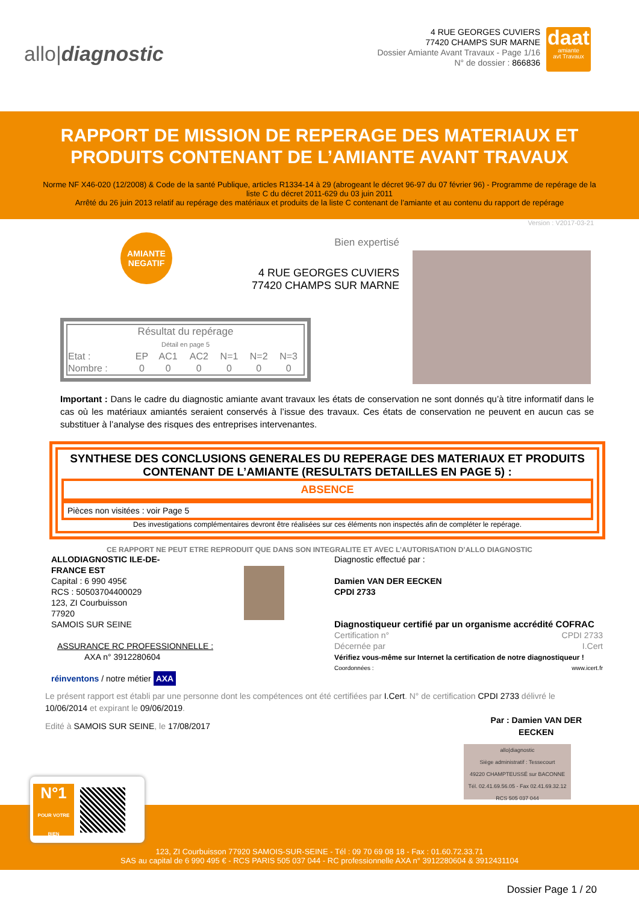allo|diagnostic
4 RUE GEORGES CUVIERS
77420 CHAMPS SUR MARNE
Dossier Amiante Avant Travaux - Page 1/16
N° de dossier : 866836
daat
amiante
avt Travaux
RAPPORT DE MISSION DE REPERAGE DES MATERIAUX ET PRODUITS CONTENANT DE L’AMIANTE AVANT TRAVAUX
Norme NF X46-020 (12/2008) & Code de la santé Publique, articles R1334-14 à 29 (abrogeant le décret 96-97 du 07 février 96) - Programme de repérage de la liste C du décret 2011-629 du 03 juin 2011
Arrêté du 26 juin 2013 relatif au repérage des matériaux et produits de la liste C contenant de l’amiante et au contenu du rapport de repérage
Version : V2017-03-21
AMIANTE
NEGATIF
Bien expertisé
4 RUE GEORGES CUVIERS
77420 CHAMPS SUR MARNE
| Résultat du repérage Détail en page 5 | | | | | | |
| Etat : | EP | AC1 | AC2 | N=1 | N=2 | N=3 |
| Nombre : | 0 | 0 | 0 | 0 | 0 | 0 |
Important : Dans le cadre du diagnostic amiante avant travaux les états de conservation ne sont donnés qu’à titre informatif dans le cas où les matériaux amiantés seraient conservés à l’issue des travaux. Ces états de conservation ne peuvent en aucun cas se substituer à l’analyse des risques des entreprises intervenantes.
SYNTHESE DES CONCLUSIONS GENERALES DU REPERAGE DES MATERIAUX ET PRODUITS CONTENANT DE L’AMIANTE (RESULTATS DETAILLES EN PAGE 5) :
ABSENCE
Pièces non visitées : voir Page 5
Des investigations complémentaires devront être réalisées sur ces éléments non inspectés afin de compléter le repérage.
CE RAPPORT NE PEUT ETRE REPRODUIT QUE DANS SON INTEGRALITE ET AVEC L’AUTORISATION D’ALLO DIAGNOSTIC
ALLODIAGNOSTIC ILE-DE-
FRANCE EST
Capital : 6 990 495€
RCS : 50503704400029
123, ZI Courbuisson
77920
SAMOIS SUR SEINE
ASSURANCE RC PROFESSIONNELLE :
AXA n° 3912280604
réinventons / notre métier AXA
Diagnostic effectué par :
Damien VAN DER EECKEN
CPDI 2733
Diagnostiqueur certifié par un organisme accrédité COFRAC
Certification n°
Décernée par CPDI 2733
I.Cert
Vérifiez vous-même sur Internet la certification de notre diagnostiqueur !
Coordonnées : www.icert.fr
Le présent rapport est établi par une personne dont les compétences ont été certifiées par I.Cert. N° de certification CPDI 2733 délivré le 10/06/2014 et expirant le 09/06/2019.
Edité à SAMOIS SUR SEINE, le 17/08/2017 Par : Damien VAN DER
EECKEN
allo|diagnostic
Siège administratif : Tessecourt
49220 CHAMPTEUSSÉ sur BACONNE
Tél. 02.41.69.56.05 - Fax 02.41.69.32.12
RCS 505 037 044
123, ZI Courbuisson 77920 SAMOIS-SUR-SEINE - Tél : 09 70 69 08 18 - Fax : 01.60.72.33.71
SAS au capital de 6 990 495 € - RCS PARIS 505 037 044 - RC professionnelle AXA n° 3912280604 & 3912431104
N°1
POUR VOTRE BIEN
Dossier Page 1 / 20